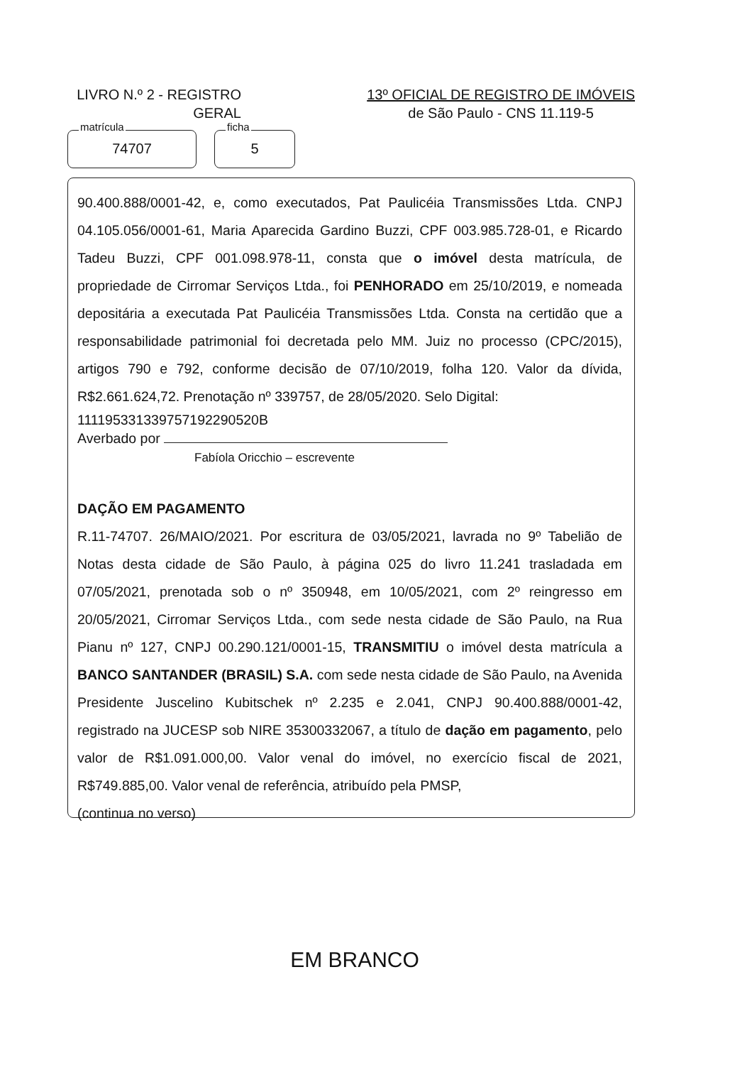LIVRO N.º 2 - REGISTRO
GERAL
13º OFICIAL DE REGISTRO DE IMÓVEIS
de São Paulo - CNS 11.119-5
matrícula
74707
ficha
5
90.400.888/0001-42, e, como executados, Pat Paulicéia Transmissões Ltda. CNPJ 04.105.056/0001-61, Maria Aparecida Gardino Buzzi, CPF 003.985.728-01, e Ricardo Tadeu Buzzi, CPF 001.098.978-11, consta que o imóvel desta matrícula, de propriedade de Cirromar Serviços Ltda., foi PENHORADO em 25/10/2019, e nomeada depositária a executada Pat Paulicéia Transmissões Ltda. Consta na certidão que a responsabilidade patrimonial foi decretada pelo MM. Juiz no processo (CPC/2015), artigos 790 e 792, conforme decisão de 07/10/2019, folha 120. Valor da dívida, R$2.661.624,72. Prenotação nº 339757, de 28/05/2020. Selo Digital:
111195331339757192290520B
Averbado por
Fabíola Oricchio – escrevente
DAÇÃO EM PAGAMENTO
R.11-74707. 26/MAIO/2021. Por escritura de 03/05/2021, lavrada no 9º Tabelião de Notas desta cidade de São Paulo, à página 025 do livro 11.241 trasladada em 07/05/2021, prenotada sob o nº 350948, em 10/05/2021, com 2º reingresso em 20/05/2021, Cirromar Serviços Ltda., com sede nesta cidade de São Paulo, na Rua Pianu nº 127, CNPJ 00.290.121/0001-15, TRANSMITIU o imóvel desta matrícula a BANCO SANTANDER (BRASIL) S.A. com sede nesta cidade de São Paulo, na Avenida Presidente Juscelino Kubitschek nº 2.235 e 2.041, CNPJ 90.400.888/0001-42, registrado na JUCESP sob NIRE 35300332067, a título de dação em pagamento, pelo valor de R$1.091.000,00. Valor venal do imóvel, no exercício fiscal de 2021, R$749.885,00. Valor venal de referência, atribuído pela PMSP,
(continua no verso)
EM BRANCO